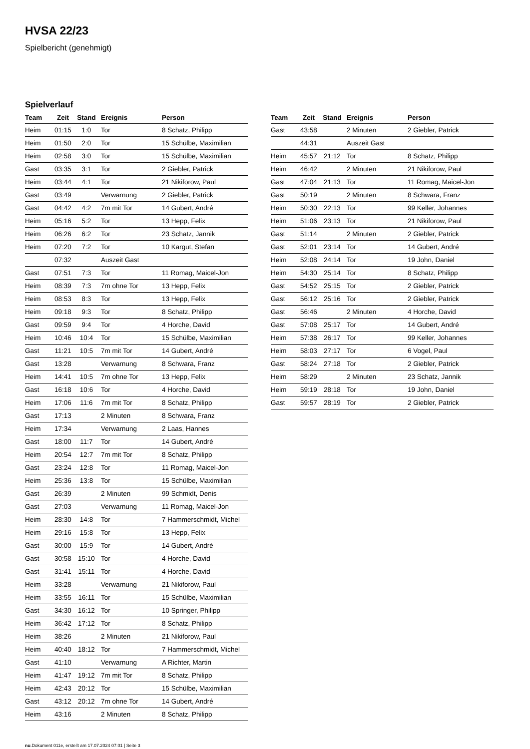HVSA 22/23
Spielbericht (genehmigt)
Spielverlauf
| Team | Zeit | Stand | Ereignis | Person |
| --- | --- | --- | --- | --- |
| Heim | 01:15 | 1:0 | Tor | 8 Schatz, Philipp |
| Heim | 01:50 | 2:0 | Tor | 15 Schülbe, Maximilian |
| Heim | 02:58 | 3:0 | Tor | 15 Schülbe, Maximilian |
| Gast | 03:35 | 3:1 | Tor | 2 Giebler, Patrick |
| Heim | 03:44 | 4:1 | Tor | 21 Nikiforow, Paul |
| Gast | 03:49 | | Verwarnung | 2 Giebler, Patrick |
| Gast | 04:42 | 4:2 | 7m mit Tor | 14 Gubert, André |
| Heim | 05:16 | 5:2 | Tor | 13 Hepp, Felix |
| Heim | 06:26 | 6:2 | Tor | 23 Schatz, Jannik |
| Heim | 07:20 | 7:2 | Tor | 10 Kargut, Stefan |
| | 07:32 | | Auszeit Gast | |
| Gast | 07:51 | 7:3 | Tor | 11 Romag, Maicel-Jon |
| Heim | 08:39 | 7:3 | 7m ohne Tor | 13 Hepp, Felix |
| Heim | 08:53 | 8:3 | Tor | 13 Hepp, Felix |
| Heim | 09:18 | 9:3 | Tor | 8 Schatz, Philipp |
| Gast | 09:59 | 9:4 | Tor | 4 Horche, David |
| Heim | 10:46 | 10:4 | Tor | 15 Schülbe, Maximilian |
| Gast | 11:21 | 10:5 | 7m mit Tor | 14 Gubert, André |
| Gast | 13:28 | | Verwarnung | 8 Schwara, Franz |
| Heim | 14:41 | 10:5 | 7m ohne Tor | 13 Hepp, Felix |
| Gast | 16:18 | 10:6 | Tor | 4 Horche, David |
| Heim | 17:06 | 11:6 | 7m mit Tor | 8 Schatz, Philipp |
| Gast | 17:13 | | 2 Minuten | 8 Schwara, Franz |
| Heim | 17:34 | | Verwarnung | 2 Laas, Hannes |
| Gast | 18:00 | 11:7 | Tor | 14 Gubert, André |
| Heim | 20:54 | 12:7 | 7m mit Tor | 8 Schatz, Philipp |
| Gast | 23:24 | 12:8 | Tor | 11 Romag, Maicel-Jon |
| Heim | 25:36 | 13:8 | Tor | 15 Schülbe, Maximilian |
| Gast | 26:39 | | 2 Minuten | 99 Schmidt, Denis |
| Gast | 27:03 | | Verwarnung | 11 Romag, Maicel-Jon |
| Heim | 28:30 | 14:8 | Tor | 7 Hammerschmidt, Michel |
| Heim | 29:16 | 15:8 | Tor | 13 Hepp, Felix |
| Gast | 30:00 | 15:9 | Tor | 14 Gubert, André |
| Gast | 30:58 | 15:10 | Tor | 4 Horche, David |
| Gast | 31:41 | 15:11 | Tor | 4 Horche, David |
| Heim | 33:28 | | Verwarnung | 21 Nikiforow, Paul |
| Heim | 33:55 | 16:11 | Tor | 15 Schülbe, Maximilian |
| Gast | 34:30 | 16:12 | Tor | 10 Springer, Philipp |
| Heim | 36:42 | 17:12 | Tor | 8 Schatz, Philipp |
| Heim | 38:26 | | 2 Minuten | 21 Nikiforow, Paul |
| Heim | 40:40 | 18:12 | Tor | 7 Hammerschmidt, Michel |
| Gast | 41:10 | | Verwarnung | A Richter, Martin |
| Heim | 41:47 | 19:12 | 7m mit Tor | 8 Schatz, Philipp |
| Heim | 42:43 | 20:12 | Tor | 15 Schülbe, Maximilian |
| Gast | 43:12 | 20:12 | 7m ohne Tor | 14 Gubert, André |
| Heim | 43:16 | | 2 Minuten | 8 Schatz, Philipp |
| Team | Zeit | Stand | Ereignis | Person |
| --- | --- | --- | --- | --- |
| Gast | 43:58 | | 2 Minuten | 2 Giebler, Patrick |
| | 44:31 | | Auszeit Gast | |
| Heim | 45:57 | 21:12 | Tor | 8 Schatz, Philipp |
| Heim | 46:42 | | 2 Minuten | 21 Nikiforow, Paul |
| Gast | 47:04 | 21:13 | Tor | 11 Romag, Maicel-Jon |
| Gast | 50:19 | | 2 Minuten | 8 Schwara, Franz |
| Heim | 50:30 | 22:13 | Tor | 99 Keller, Johannes |
| Heim | 51:06 | 23:13 | Tor | 21 Nikiforow, Paul |
| Gast | 51:14 | | 2 Minuten | 2 Giebler, Patrick |
| Gast | 52:01 | 23:14 | Tor | 14 Gubert, André |
| Heim | 52:08 | 24:14 | Tor | 19 John, Daniel |
| Heim | 54:30 | 25:14 | Tor | 8 Schatz, Philipp |
| Gast | 54:52 | 25:15 | Tor | 2 Giebler, Patrick |
| Gast | 56:12 | 25:16 | Tor | 2 Giebler, Patrick |
| Gast | 56:46 | | 2 Minuten | 4 Horche, David |
| Gast | 57:08 | 25:17 | Tor | 14 Gubert, André |
| Heim | 57:38 | 26:17 | Tor | 99 Keller, Johannes |
| Heim | 58:03 | 27:17 | Tor | 6 Vogel, Paul |
| Gast | 58:24 | 27:18 | Tor | 2 Giebler, Patrick |
| Heim | 58:29 | | 2 Minuten | 23 Schatz, Jannik |
| Heim | 59:19 | 28:18 | Tor | 19 John, Daniel |
| Gast | 59:57 | 28:19 | Tor | 2 Giebler, Patrick |
nu.Dokument 011e, erstellt am 17.07.2024 07:01 | Seite 3